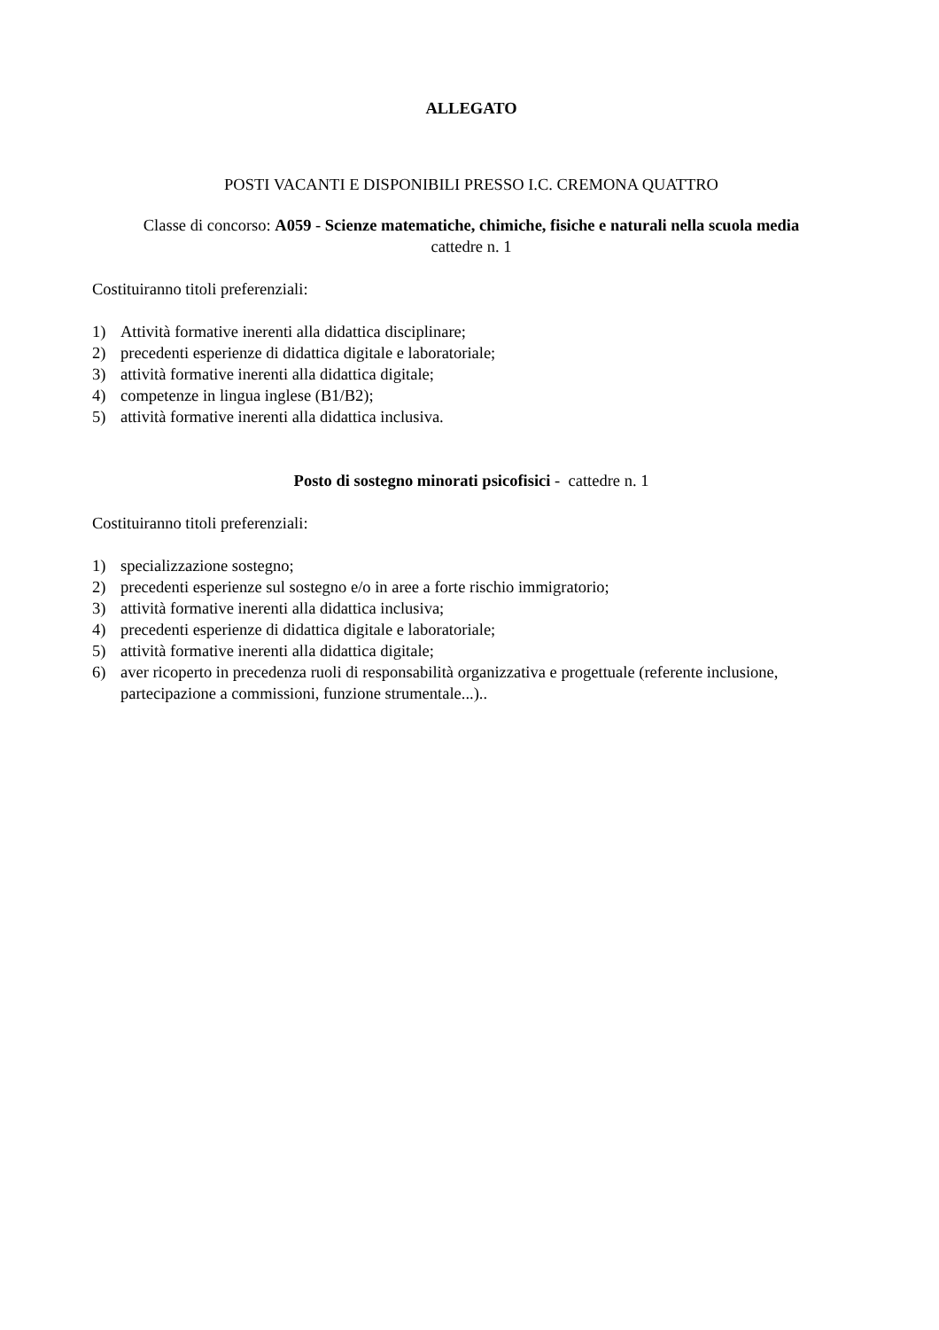ALLEGATO
POSTI VACANTI E DISPONIBILI PRESSO I.C. CREMONA QUATTRO
Classe di concorso: A059 - Scienze matematiche, chimiche, fisiche e naturali nella scuola media
cattedre n. 1
Costituiranno titoli preferenziali:
1) Attività formative inerenti alla didattica disciplinare;
2) precedenti esperienze di didattica digitale e laboratoriale;
3) attività formative inerenti alla didattica digitale;
4) competenze in lingua inglese (B1/B2);
5) attività formative inerenti alla didattica inclusiva.
Posto di sostegno minorati psicofisici - cattedre n. 1
Costituiranno titoli preferenziali:
1) specializzazione sostegno;
2) precedenti esperienze sul sostegno e/o in aree a forte rischio immigratorio;
3) attività formative inerenti alla didattica inclusiva;
4) precedenti esperienze di didattica digitale e laboratoriale;
5) attività formative inerenti alla didattica digitale;
6) aver ricoperto in precedenza ruoli di responsabilità organizzativa e progettuale (referente inclusione, partecipazione a commissioni, funzione strumentale...)..